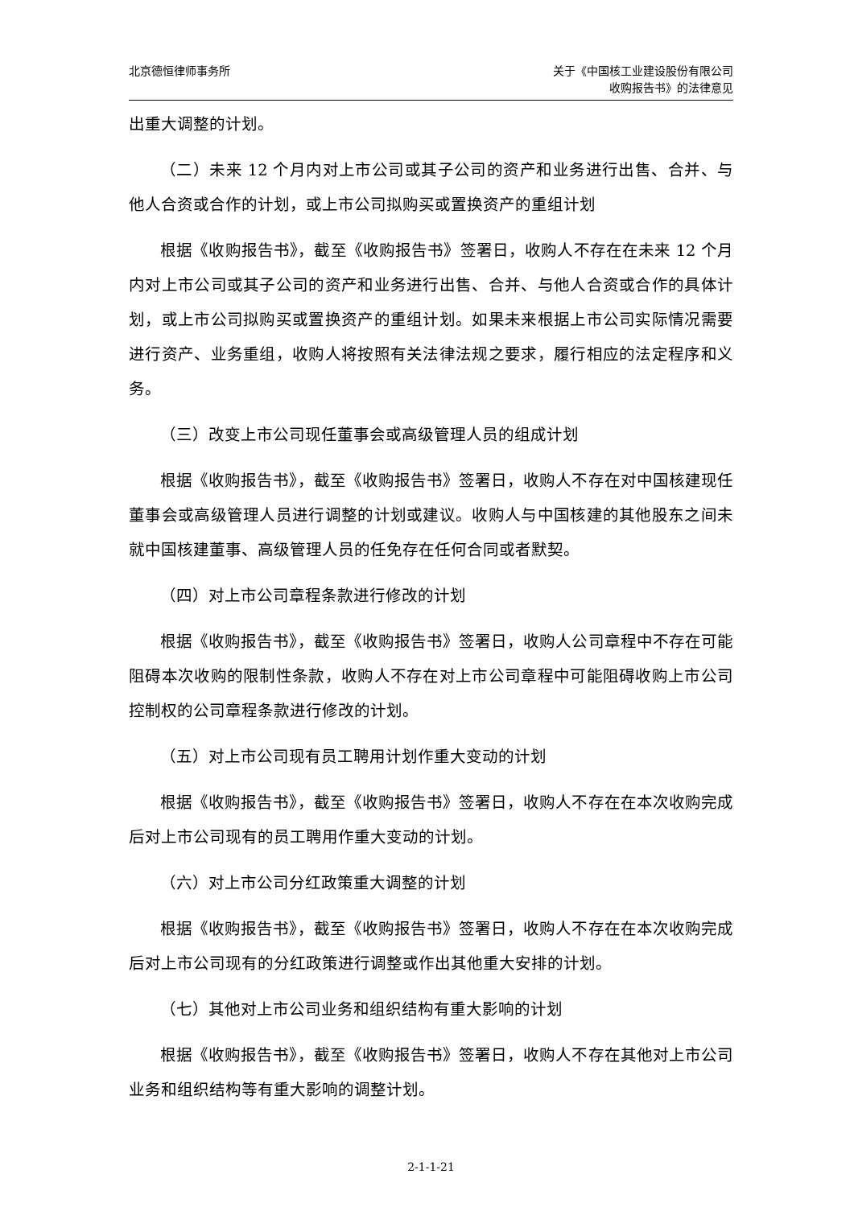北京德恒律师事务所 关于《中国核工业建设股份有限公司
收购报告书》的法律意见
出重大调整的计划。
（二）未来 12 个月内对上市公司或其子公司的资产和业务进行出售、合并、与他人合资或合作的计划，或上市公司拟购买或置换资产的重组计划
根据《收购报告书》，截至《收购报告书》签署日，收购人不存在在未来 12 个月内对上市公司或其子公司的资产和业务进行出售、合并、与他人合资或合作的具体计划，或上市公司拟购买或置换资产的重组计划。如果未来根据上市公司实际情况需要进行资产、业务重组，收购人将按照有关法律法规之要求，履行相应的法定程序和义务。
（三）改变上市公司现任董事会或高级管理人员的组成计划
根据《收购报告书》，截至《收购报告书》签署日，收购人不存在对中国核建现任董事会或高级管理人员进行调整的计划或建议。收购人与中国核建的其他股东之间未就中国核建董事、高级管理人员的任免存在任何合同或者默契。
（四）对上市公司章程条款进行修改的计划
根据《收购报告书》，截至《收购报告书》签署日，收购人公司章程中不存在可能阻碍本次收购的限制性条款，收购人不存在对上市公司章程中可能阻碍收购上市公司控制权的公司章程条款进行修改的计划。
（五）对上市公司现有员工聘用计划作重大变动的计划
根据《收购报告书》，截至《收购报告书》签署日，收购人不存在在本次收购完成后对上市公司现有的员工聘用作重大变动的计划。
（六）对上市公司分红政策重大调整的计划
根据《收购报告书》，截至《收购报告书》签署日，收购人不存在在本次收购完成后对上市公司现有的分红政策进行调整或作出其他重大安排的计划。
（七）其他对上市公司业务和组织结构有重大影响的计划
根据《收购报告书》，截至《收购报告书》签署日，收购人不存在其他对上市公司业务和组织结构等有重大影响的调整计划。
2-1-1-21